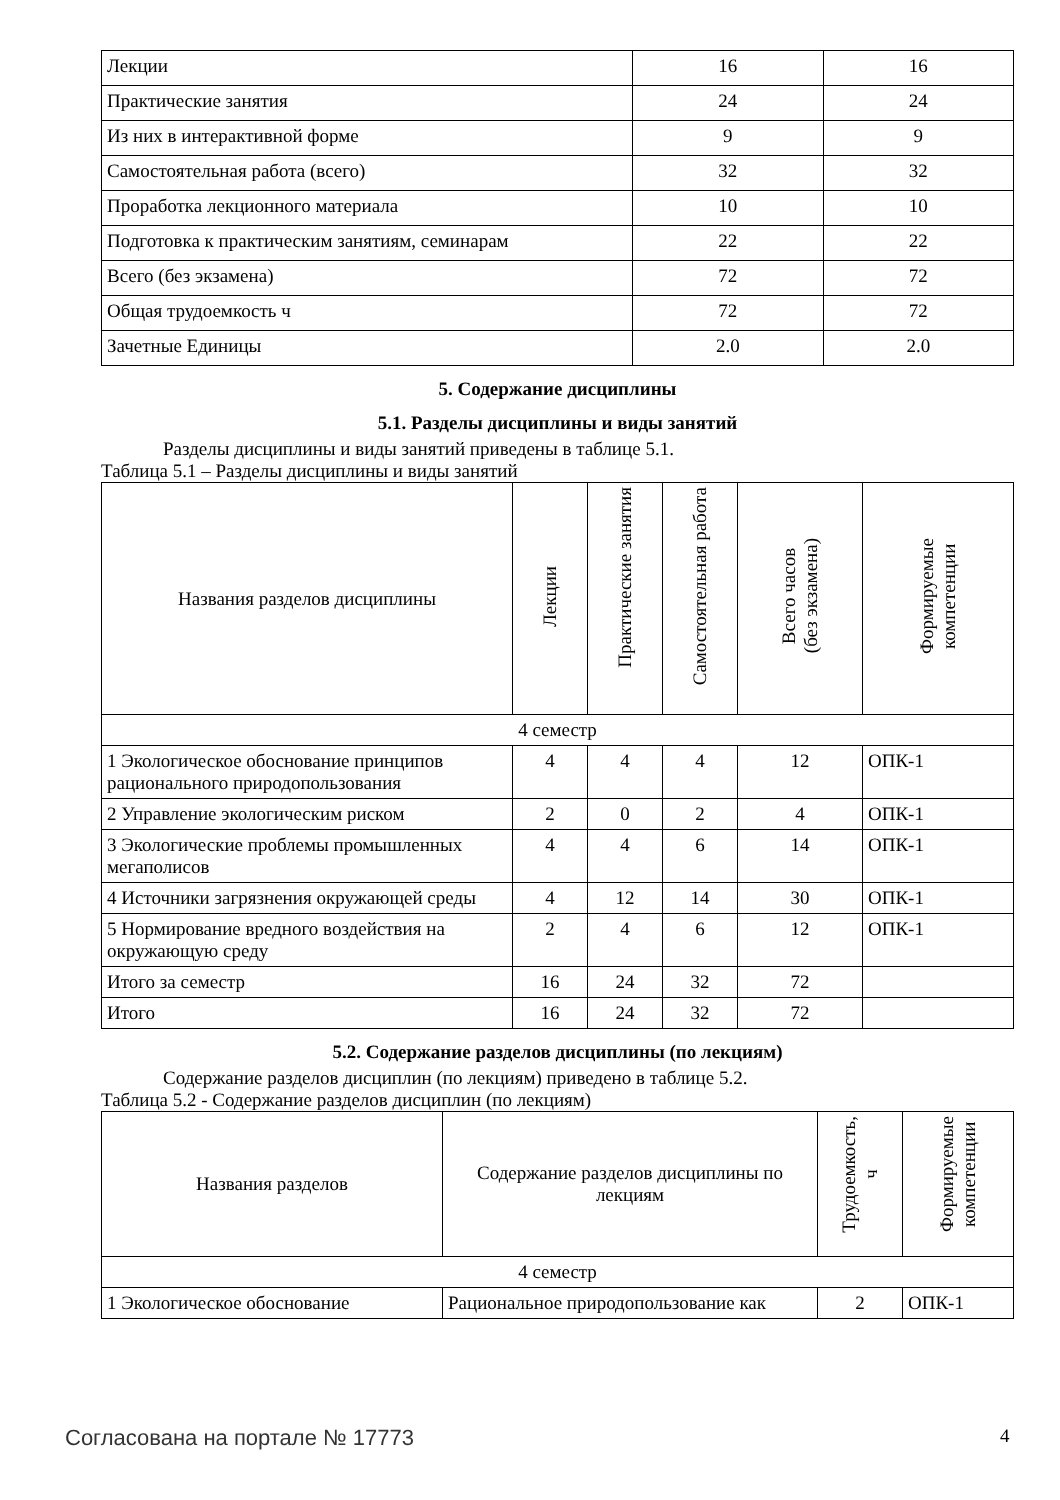| Лекции | 16 | 16 |
| Практические занятия | 24 | 24 |
| Из них в интерактивной форме | 9 | 9 |
| Самостоятельная работа (всего) | 32 | 32 |
| Проработка лекционного материала | 10 | 10 |
| Подготовка к практическим занятиям, семинарам | 22 | 22 |
| Всего (без экзамена) | 72 | 72 |
| Общая трудоемкость ч | 72 | 72 |
| Зачетные Единицы | 2.0 | 2.0 |
5. Содержание дисциплины
5.1. Разделы дисциплины и виды занятий
Разделы дисциплины и виды занятий приведены в таблице 5.1.
Таблица 5.1 – Разделы дисциплины и виды занятий
| Названия разделов дисциплины | Лекции | Практические занятия | Самостоятельная работа | Всего часов (без экзамена) | Формируемые компетенции |
| --- | --- | --- | --- | --- | --- |
| 4 семестр | | | | | |
| 1 Экологическое обоснование принципов рационального природопользования | 4 | 4 | 4 | 12 | ОПК-1 |
| 2 Управление экологическим риском | 2 | 0 | 2 | 4 | ОПК-1 |
| 3 Экологические проблемы промышленных мегаполисов | 4 | 4 | 6 | 14 | ОПК-1 |
| 4 Источники загрязнения окружающей среды | 4 | 12 | 14 | 30 | ОПК-1 |
| 5 Нормирование вредного воздействия на окружающую среду | 2 | 4 | 6 | 12 | ОПК-1 |
| Итого за семестр | 16 | 24 | 32 | 72 | |
| Итого | 16 | 24 | 32 | 72 | |
5.2. Содержание разделов дисциплины (по лекциям)
Содержание разделов дисциплин (по лекциям) приведено в таблице 5.2.
Таблица 5.2 - Содержание разделов дисциплин (по лекциям)
| Названия разделов | Содержание разделов дисциплины по лекциям | Трудоемкость, ч | Формируемые компетенции |
| --- | --- | --- | --- |
| 4 семестр | | | |
| 1 Экологическое обоснование | Рациональное природопользование как | 2 | ОПК-1 |
Согласована на портале № 17773 4